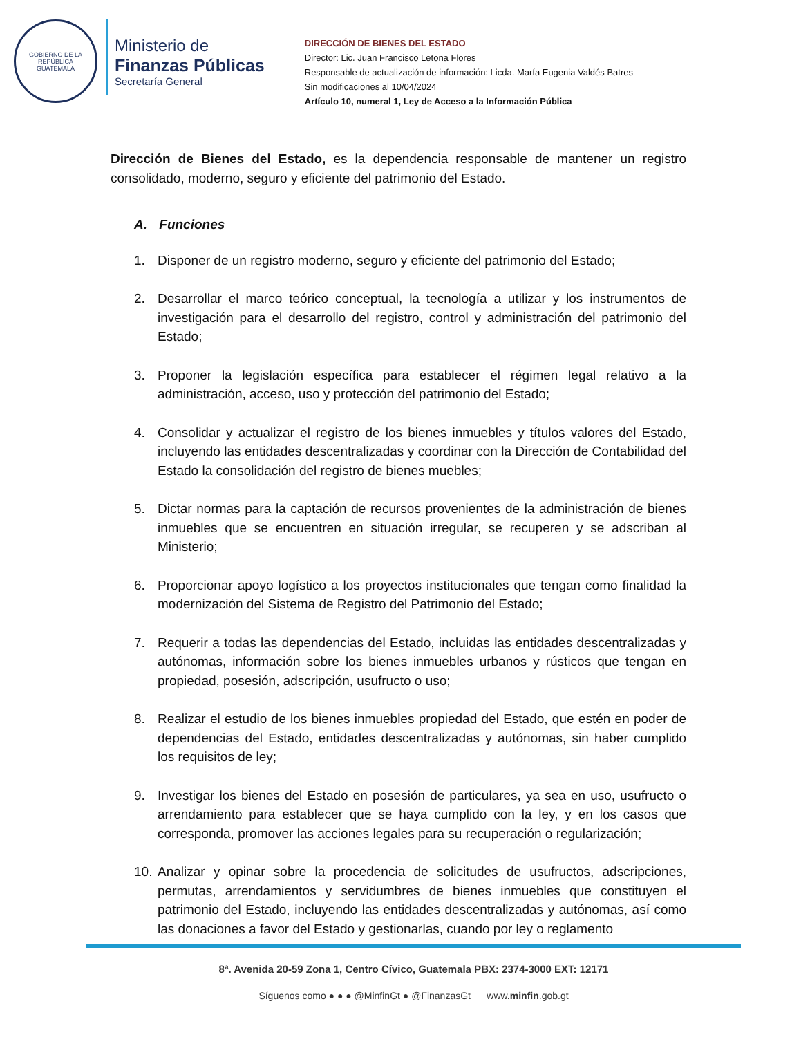GOBIERNO DE LA REPÚBLICA
GUATEMALA
Ministerio de
Finanzas Públicas
Secretaría General
DIRECCIÓN DE BIENES DEL ESTADO
Director: Lic. Juan Francisco Letona Flores
Responsable de actualización de información: Licda. María Eugenia Valdés Batres
Sin modificaciones al 10/04/2024
Artículo 10, numeral 1, Ley de Acceso a la Información Pública
Dirección de Bienes del Estado, es la dependencia responsable de mantener un registro consolidado, moderno, seguro y eficiente del patrimonio del Estado.
A. Funciones
1. Disponer de un registro moderno, seguro y eficiente del patrimonio del Estado;
2. Desarrollar el marco teórico conceptual, la tecnología a utilizar y los instrumentos de investigación para el desarrollo del registro, control y administración del patrimonio del Estado;
3. Proponer la legislación específica para establecer el régimen legal relativo a la administración, acceso, uso y protección del patrimonio del Estado;
4. Consolidar y actualizar el registro de los bienes inmuebles y títulos valores del Estado, incluyendo las entidades descentralizadas y coordinar con la Dirección de Contabilidad del Estado la consolidación del registro de bienes muebles;
5. Dictar normas para la captación de recursos provenientes de la administración de bienes inmuebles que se encuentren en situación irregular, se recuperen y se adscriban al Ministerio;
6. Proporcionar apoyo logístico a los proyectos institucionales que tengan como finalidad la modernización del Sistema de Registro del Patrimonio del Estado;
7. Requerir a todas las dependencias del Estado, incluidas las entidades descentralizadas y autónomas, información sobre los bienes inmuebles urbanos y rústicos que tengan en propiedad, posesión, adscripción, usufructo o uso;
8. Realizar el estudio de los bienes inmuebles propiedad del Estado, que estén en poder de dependencias del Estado, entidades descentralizadas y autónomas, sin haber cumplido los requisitos de ley;
9. Investigar los bienes del Estado en posesión de particulares, ya sea en uso, usufructo o arrendamiento para establecer que se haya cumplido con la ley, y en los casos que corresponda, promover las acciones legales para su recuperación o regularización;
10. Analizar y opinar sobre la procedencia de solicitudes de usufructos, adscripciones, permutas, arrendamientos y servidumbres de bienes inmuebles que constituyen el patrimonio del Estado, incluyendo las entidades descentralizadas y autónomas, así como las donaciones a favor del Estado y gestionarlas, cuando por ley o reglamento
8ª. Avenida 20-59 Zona 1, Centro Cívico, Guatemala PBX: 2374-3000 EXT: 12171
Síguenos como ● ● ● @MinfinGt ● @FinanzasGt www.minfin.gob.gt